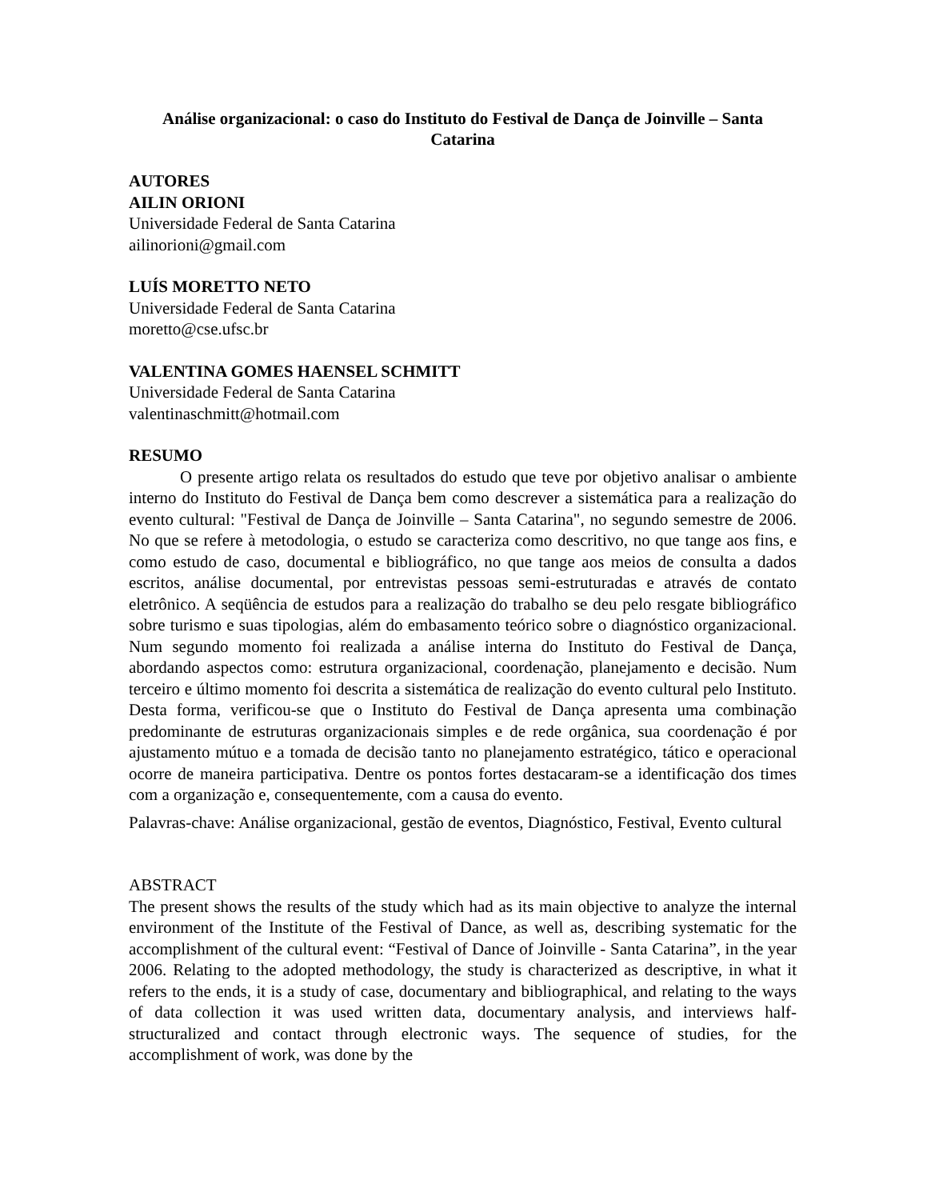Análise organizacional: o caso do Instituto do Festival de Dança de Joinville – Santa Catarina
AUTORES
AILIN ORIONI
Universidade Federal de Santa Catarina
ailinorioni@gmail.com
LUÍS MORETTO NETO
Universidade Federal de Santa Catarina
moretto@cse.ufsc.br
VALENTINA GOMES HAENSEL SCHMITT
Universidade Federal de Santa Catarina
valentinaschmitt@hotmail.com
RESUMO
O presente artigo relata os resultados do estudo que teve por objetivo analisar o ambiente interno do Instituto do Festival de Dança bem como descrever a sistemática para a realização do evento cultural: "Festival de Dança de Joinville – Santa Catarina", no segundo semestre de 2006. No que se refere à metodologia, o estudo se caracteriza como descritivo, no que tange aos fins, e como estudo de caso, documental e bibliográfico, no que tange aos meios de consulta a dados escritos, análise documental, por entrevistas pessoas semi-estruturadas e através de contato eletrônico. A seqüência de estudos para a realização do trabalho se deu pelo resgate bibliográfico sobre turismo e suas tipologias, além do embasamento teórico sobre o diagnóstico organizacional. Num segundo momento foi realizada a análise interna do Instituto do Festival de Dança, abordando aspectos como: estrutura organizacional, coordenação, planejamento e decisão. Num terceiro e último momento foi descrita a sistemática de realização do evento cultural pelo Instituto. Desta forma, verificou-se que o Instituto do Festival de Dança apresenta uma combinação predominante de estruturas organizacionais simples e de rede orgânica, sua coordenação é por ajustamento mútuo e a tomada de decisão tanto no planejamento estratégico, tático e operacional ocorre de maneira participativa. Dentre os pontos fortes destacaram-se a identificação dos times com a organização e, consequentemente, com a causa do evento.
Palavras-chave: Análise organizacional, gestão de eventos, Diagnóstico, Festival, Evento cultural
ABSTRACT
The present shows the results of the study which had as its main objective to analyze the internal environment of the Institute of the Festival of Dance, as well as, describing systematic for the accomplishment of the cultural event: “Festival of Dance of Joinville - Santa Catarina”, in the year 2006. Relating to the adopted methodology, the study is characterized as descriptive, in what it refers to the ends, it is a study of case, documentary and bibliographical, and relating to the ways of data collection it was used written data, documentary analysis, and interviews half-structuralized and contact through electronic ways. The sequence of studies, for the accomplishment of work, was done by the